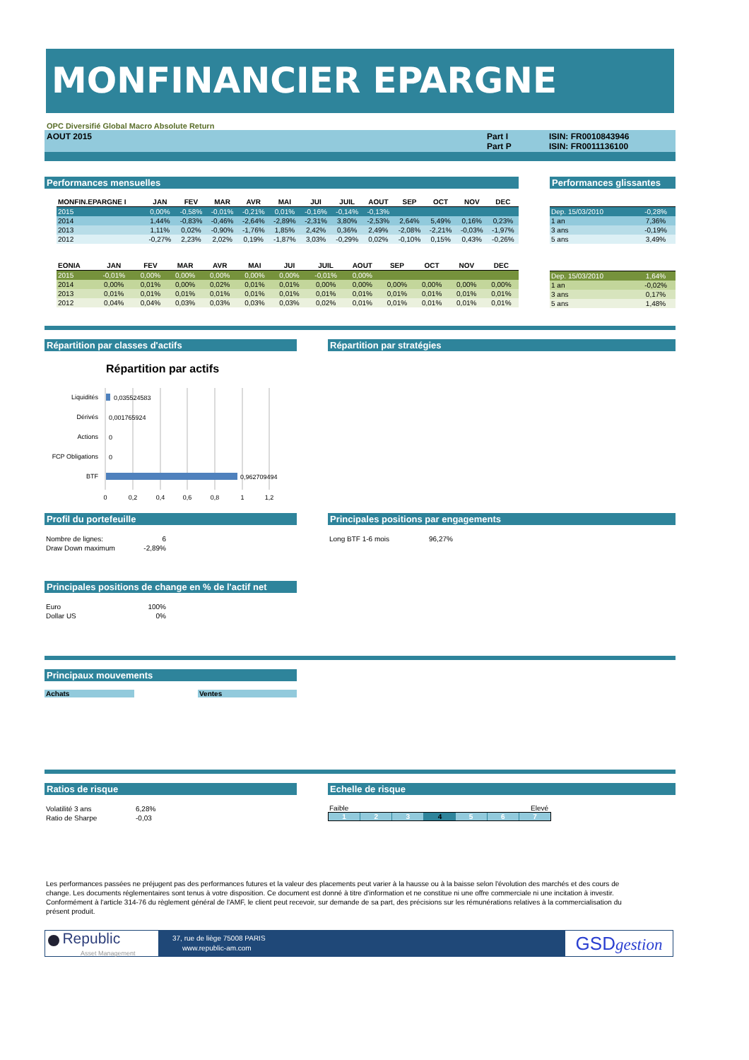MONFINANCIER EPARGNE
OPC Diversifié Global Macro Absolute Return
AOUT 2015 Part I
Part P
ISIN: FR0010843946
ISIN: FR0011136100
Performances mensuelles
| MONFIN.EPARGNE I | JAN | FEV | MAR | AVR | MAI | JUI | JUIL | AOUT | SEP | OCT | NOV | DEC |
| --- | --- | --- | --- | --- | --- | --- | --- | --- | --- | --- | --- | --- |
| 2015 | 0,00% | -0,58% | -0,01% | -0,21% | 0,01% | -0,16% | -0,14% | -0,13% | | | | |
| 2014 | 1,44% | -0,83% | -0,46% | -2,64% | -2,89% | -2,31% | 3,80% | -2,53% | 2,64% | 5,49% | 0,16% | 0,23% |
| 2013 | 1,11% | 0,02% | -0,90% | -1,76% | 1,85% | 2,42% | 0,36% | 2,49% | -2,08% | -2,21% | -0,03% | -1,97% |
| 2012 | -0,27% | 2,23% | 2,02% | 0,19% | -1,87% | 3,03% | -0,29% | 0,02% | -0,10% | 0,15% | 0,43% | -0,26% |
| EONIA | JAN | FEV | MAR | AVR | MAI | JUI | JUIL | AOUT | SEP | OCT | NOV | DEC |
| --- | --- | --- | --- | --- | --- | --- | --- | --- | --- | --- | --- | --- |
| 2015 | -0,01% | 0,00% | 0,00% | 0,00% | 0,00% | 0,00% | -0,01% | 0,00% | | | | |
| 2014 | 0,00% | 0,01% | 0,00% | 0,02% | 0,01% | 0,01% | 0,00% | 0,00% | 0,00% | 0,00% | 0,00% | 0,00% |
| 2013 | 0,01% | 0,01% | 0,01% | 0,01% | 0,01% | 0,01% | 0,01% | 0,01% | 0,01% | 0,01% | 0,01% | 0,01% |
| 2012 | 0,04% | 0,04% | 0,03% | 0,03% | 0,03% | 0,03% | 0,02% | 0,01% | 0,01% | 0,01% | 0,01% | 0,01% |
Performances glissantes
| Dep. 15/03/2010 | -0,28% |
| 1 an | 7,36% |
| 3 ans | -0,19% |
| 5 ans | 3,49% |
| Dep. 15/03/2010 | 1,64% |
| 1 an | -0,02% |
| 3 ans | 0,17% |
| 5 ans | 1,48% |
Répartition par classes d'actifs
Répartition par actifs
Liquidités
0,035524583
Dérivés
0,001765924
Actions
0
FCP Obligations
0
BTF
0,962709494
0
0,2
0,4
0,6
0,8
1
1,2
Répartition par stratégies
Profil du portefeuille
| Nombre de lignes: | 6 |
| Draw Down maximum | -2,89% |
Principales positions de change en % de l'actif net
| Euro | 100% |
| Dollar US | 0% |
Principales positions par engagements
| Long BTF 1-6 mois | 96,27% |
Principaux mouvements
Achats Ventes
Ratios de risque
| Volatilité 3 ans | 6,28% |
| Ratio de Sharpe | -0,03 |
Echelle de risque
Faible Elevé
1 2 3 4 5 6 7
Les performances passées ne préjugent pas des performances futures et la valeur des placements peut varier à la hausse ou à la baisse selon l'évolution des marchés et des cours de change. Les documents réglementaires sont tenus à votre disposition. Ce document est donné à titre d'information et ne constitue ni une offre commerciale ni une incitation à investir. Conformément à l'article 314-76 du règlement général de l'AMF, le client peut recevoir, sur demande de sa part, des précisions sur les rémunérations relatives à la commercialisation du présent produit.
Republic
Asset Management
37, rue de liège 75008 PARIS
www.republic-am.com
GSDgestion